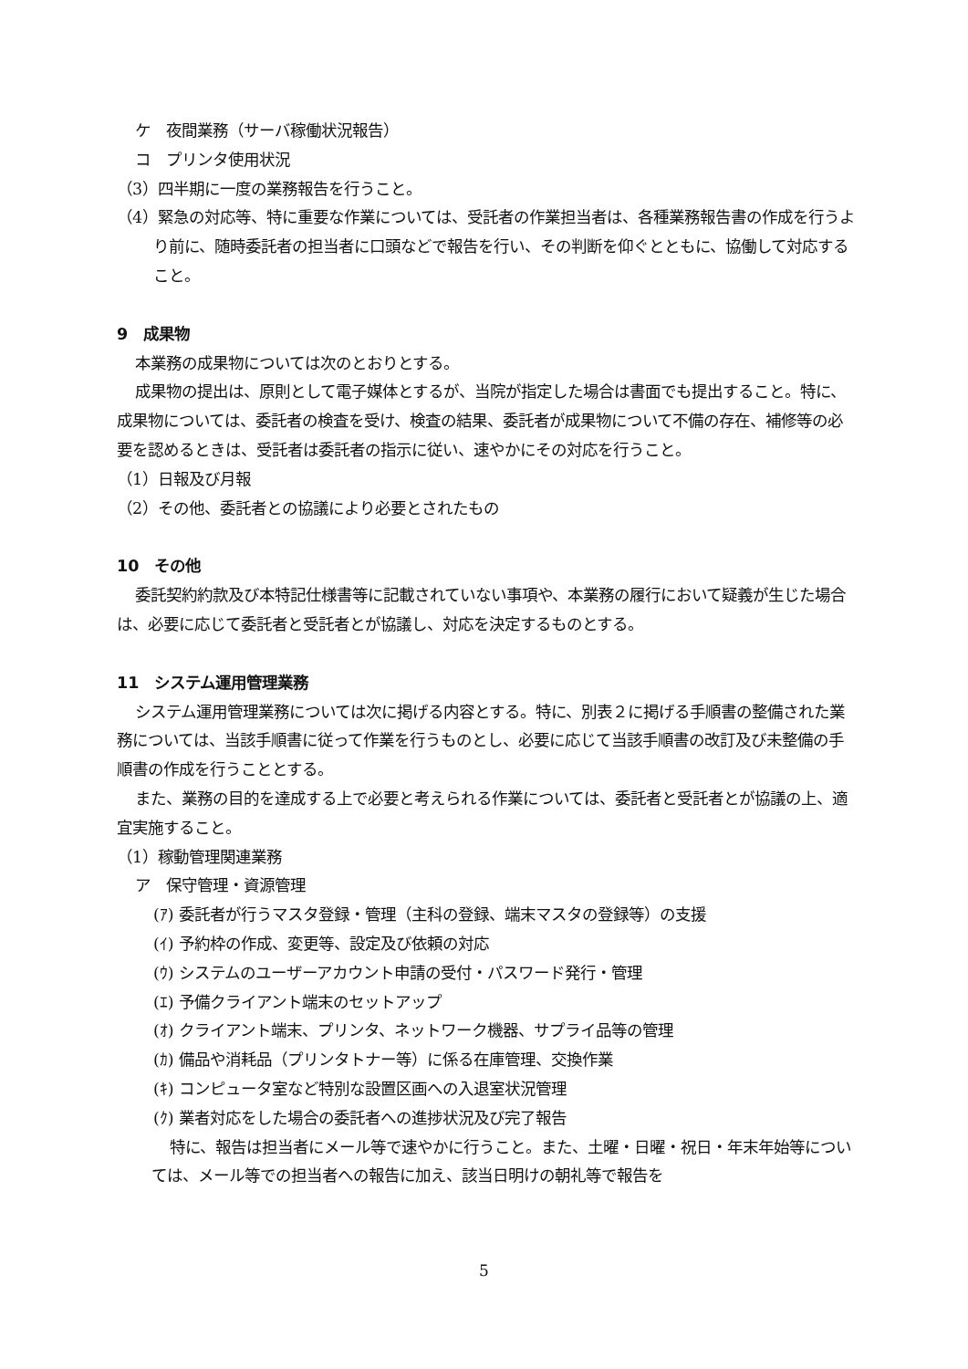ケ　夜間業務（サーバ稼働状況報告）
コ　プリンタ使用状況
（3）四半期に一度の業務報告を行うこと。
（4）緊急の対応等、特に重要な作業については、受託者の作業担当者は、各種業務報告書の作成を行うより前に、随時委託者の担当者に口頭などで報告を行い、その判断を仰ぐとともに、協働して対応すること。
9　成果物
本業務の成果物については次のとおりとする。
成果物の提出は、原則として電子媒体とするが、当院が指定した場合は書面でも提出すること。特に、成果物については、委託者の検査を受け、検査の結果、委託者が成果物について不備の存在、補修等の必要を認めるときは、受託者は委託者の指示に従い、速やかにその対応を行うこと。
（1）日報及び月報
（2）その他、委託者との協議により必要とされたもの
10　その他
委託契約約款及び本特記仕様書等に記載されていない事項や、本業務の履行において疑義が生じた場合は、必要に応じて委託者と受託者とが協議し、対応を決定するものとする。
11　システム運用管理業務
システム運用管理業務については次に掲げる内容とする。特に、別表２に掲げる手順書の整備された業務については、当該手順書に従って作業を行うものとし、必要に応じて当該手順書の改訂及び未整備の手順書の作成を行うこととする。
また、業務の目的を達成する上で必要と考えられる作業については、委託者と受託者とが協議の上、適宜実施すること。
（1）稼動管理関連業務
ア　保守管理・資源管理
(ｱ) 委託者が行うマスタ登録・管理（主科の登録、端末マスタの登録等）の支援
(ｲ) 予約枠の作成、変更等、設定及び依頼の対応
(ｳ) システムのユーザーアカウント申請の受付・パスワード発行・管理
(ｴ) 予備クライアント端末のセットアップ
(ｵ) クライアント端末、プリンタ、ネットワーク機器、サプライ品等の管理
(ｶ) 備品や消耗品（プリンタトナー等）に係る在庫管理、交換作業
(ｷ) コンピュータ室など特別な設置区画への入退室状況管理
(ｸ) 業者対応をした場合の委託者への進捗状況及び完了報告
特に、報告は担当者にメール等で速やかに行うこと。また、土曜・日曜・祝日・年末年始等については、メール等での担当者への報告に加え、該当日明けの朝礼等で報告を
5